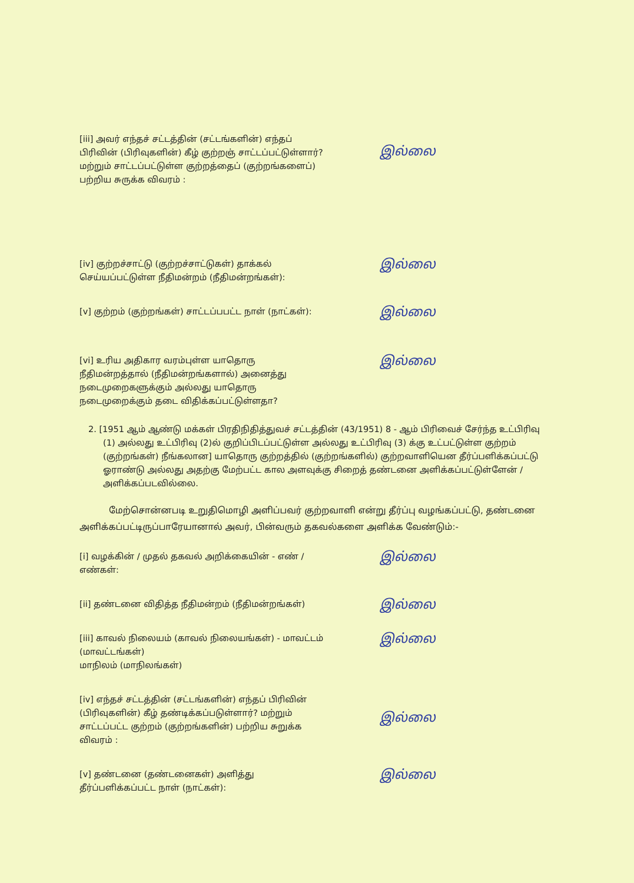[iii] அவர் எந்தச் சட்டத்தின் (சட்டங்களின்) எந்தப் பிரிவின் (பிரிவுகளின்) கீழ் குற்றஞ் சாட்டப்பட்டுள்ளார்? மற்றும் சாட்டப்பட்டுள்ள குற்றத்தைப் (குற்றங்களைப்) பற்றிய சுருக்க விவரம் :
இல்லை
[iv] குற்றச்சாட்டு (குற்றச்சாட்டுகள்) தாக்கல் செய்யப்பட்டுள்ள நீதிமன்றம் (நீதிமன்றங்கள்):
இல்லை
[v] குற்றம் (குற்றங்கள்) சாட்டப்பபட்ட நாள் (நாட்கள்):
இல்லை
[vi] உரிய அதிகார வரம்புள்ள யாதொரு நீதிமன்றத்தால் (நீதிமன்றங்களால்) அனைத்து நடைமுறைகளுக்கும் அல்லது யாதொரு நடைமுறைக்கும் தடை விதிக்கப்பட்டுள்ளதா?
இல்லை
2. [1951 ஆம் ஆண்டு மக்கள் பிரதிநிதித்துவச் சட்டத்தின் (43/1951) 8 - ஆம் பிரிவைச் சேர்ந்த உட்பிரிவு (1) அல்லது உட்பிரிவு (2)ல் குறிப்பிடப்பட்டுள்ள அல்லது உட்பிரிவு (3) க்கு உட்பட்டுள்ள குற்றம் (குற்றங்கள்) நீங்கலான] யாதொரு குற்றத்தில் (குற்றங்களில்) குற்றவாளியென தீர்ப்பளிக்கப்பட்டு ஓராண்டு அல்லது அதற்கு மேற்பட்ட கால அளவுக்கு சிறைத் தண்டனை அளிக்கப்பட்டுள்ளேன் / அளிக்கப்படவில்லை.
மேற்சொன்னபடி உறுதிமொழி அளிப்பவர் குற்றவாளி என்று தீர்ப்பு வழங்கப்பட்டு, தண்டனை அளிக்கப்பட்டிருப்பாரேயானால் அவர், பின்வரும் தகவல்களை அளிக்க வேண்டும்:-
[i] வழக்கின் / முதல் தகவல் அறிக்கையின் - எண் / எண்கள்:
இல்லை
[ii] தண்டனை விதித்த நீதிமன்றம் (நீதிமன்றங்கள்)
இல்லை
[iii] காவல் நிலையம் (காவல் நிலையங்கள்) - மாவட்டம் (மாவட்டங்கள்)
மாநிலம் (மாநிலங்கள்)
இல்லை
[iv] எந்தச் சட்டத்தின் (சட்டங்களின்) எந்தப் பிரிவின் (பிரிவுகளின்) கீழ் தண்டிக்கப்படுள்ளார்? மற்றும் சாட்டப்பட்ட குற்றம் (குற்றங்களின்) பற்றிய சுறுக்க விவரம் :
இல்லை
[v] தண்டனை (தண்டனைகள்) அளித்து தீர்ப்பளிக்கப்பட்ட நாள் (நாட்கள்):
இல்லை